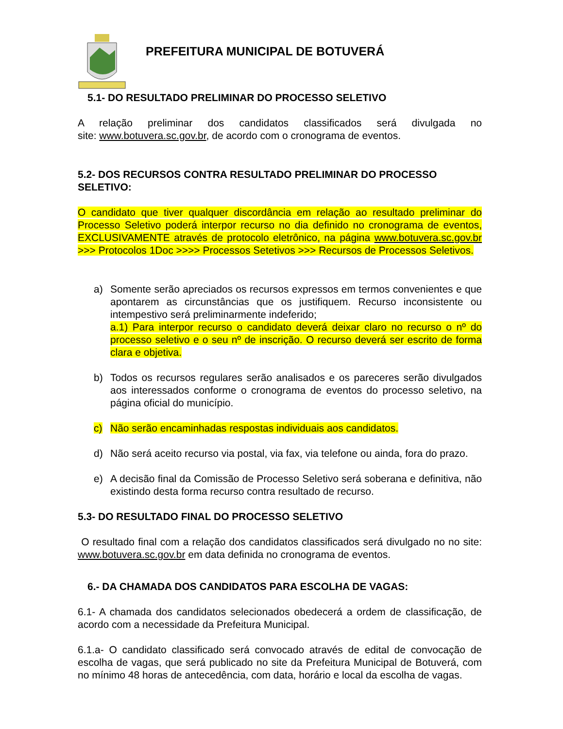PREFEITURA MUNICIPAL DE BOTUVERÁ
5.1- DO RESULTADO PRELIMINAR DO PROCESSO SELETIVO
A relação preliminar dos candidatos classificados será divulgada no site: www.botuvera.sc.gov.br, de acordo com o cronograma de eventos.
5.2- DOS RECURSOS CONTRA RESULTADO PRELIMINAR DO PROCESSO SELETIVO:
O candidato que tiver qualquer discordância em relação ao resultado preliminar do Processo Seletivo poderá interpor recurso no dia definido no cronograma de eventos, EXCLUSIVAMENTE através de protocolo eletrônico, na página www.botuvera.sc.gov.br >>> Protocolos 1Doc >>>> Processos Setetivos >>> Recursos de Processos Seletivos.
a) Somente serão apreciados os recursos expressos em termos convenientes e que apontarem as circunstâncias que os justifiquem. Recurso inconsistente ou intempestivo será preliminarmente indeferido;
a.1) Para interpor recurso o candidato deverá deixar claro no recurso o nº do processo seletivo e o seu nº de inscrição. O recurso deverá ser escrito de forma clara e objetiva.
b) Todos os recursos regulares serão analisados e os pareceres serão divulgados aos interessados conforme o cronograma de eventos do processo seletivo, na página oficial do município.
c) Não serão encaminhadas respostas individuais aos candidatos.
d) Não será aceito recurso via postal, via fax, via telefone ou ainda, fora do prazo.
e) A decisão final da Comissão de Processo Seletivo será soberana e definitiva, não existindo desta forma recurso contra resultado de recurso.
5.3- DO RESULTADO FINAL DO PROCESSO SELETIVO
O resultado final com a relação dos candidatos classificados será divulgado no no site: www.botuvera.sc.gov.br em data definida no cronograma de eventos.
6.- DA CHAMADA DOS CANDIDATOS PARA ESCOLHA DE VAGAS:
6.1- A chamada dos candidatos selecionados obedecerá a ordem de classificação, de acordo com a necessidade da Prefeitura Municipal.
6.1.a- O candidato classificado será convocado através de edital de convocação de escolha de vagas, que será publicado no site da Prefeitura Municipal de Botuverá, com no mínimo 48 horas de antecedência, com data, horário e local da escolha de vagas.